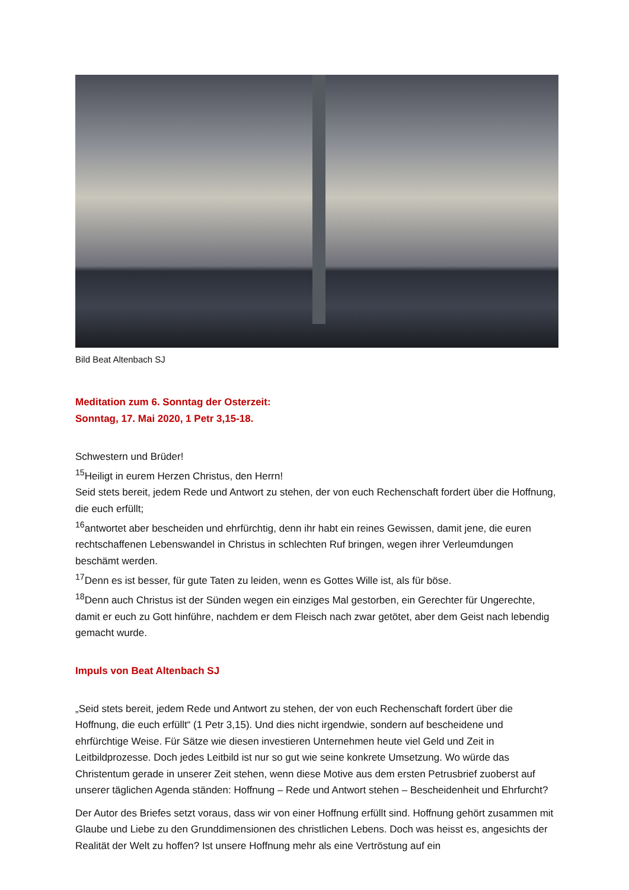Bild Beat Altenbach SJ
Meditation zum 6. Sonntag der Osterzeit:
Sonntag, 17. Mai 2020, 1 Petr 3,15-18.
Schwestern und Brüder!
<sup>15</sup> Heiligt in eurem Herzen Christus, den Herrn!
Seid stets bereit, jedem Rede und Antwort zu stehen, der von euch Rechenschaft fordert über die Hoffnung, die euch erfüllt;
<sup>16</sup> antwortet aber bescheiden und ehrfürchtig, denn ihr habt ein reines Gewissen, damit jene, die euren rechtschaffenen Lebenswandel in Christus in schlechten Ruf bringen, wegen ihrer Verleumdungen beschämt werden.
<sup>17</sup> Denn es ist besser, für gute Taten zu leiden, wenn es Gottes Wille ist, als für böse.
<sup>18</sup> Denn auch Christus ist der Sünden wegen ein einziges Mal gestorben, ein Gerechter für Ungerechte, damit er euch zu Gott hinführe, nachdem er dem Fleisch nach zwar getötet, aber dem Geist nach lebendig gemacht wurde.
Impuls von Beat Altenbach SJ
„Seid stets bereit, jedem Rede und Antwort zu stehen, der von euch Rechenschaft fordert über die Hoffnung, die euch erfüllt“ (1 Petr 3,15). Und dies nicht irgendwie, sondern auf bescheidene und ehrfürchtige Weise. Für Sätze wie diesen investieren Unternehmen heute viel Geld und Zeit in Leitbildprozesse. Doch jedes Leitbild ist nur so gut wie seine konkrete Umsetzung. Wo würde das Christentum gerade in unserer Zeit stehen, wenn diese Motive aus dem ersten Petrusbrief zuoberst auf unserer täglichen Agenda ständen: Hoffnung – Rede und Antwort stehen – Bescheidenheit und Ehrfurcht?
Der Autor des Briefes setzt voraus, dass wir von einer Hoffnung erfüllt sind. Hoffnung gehört zusammen mit Glaube und Liebe zu den Grunddimensionen des christlichen Lebens. Doch was heisst es, angesichts der Realität der Welt zu hoffen? Ist unsere Hoffnung mehr als eine Vertröstung auf ein